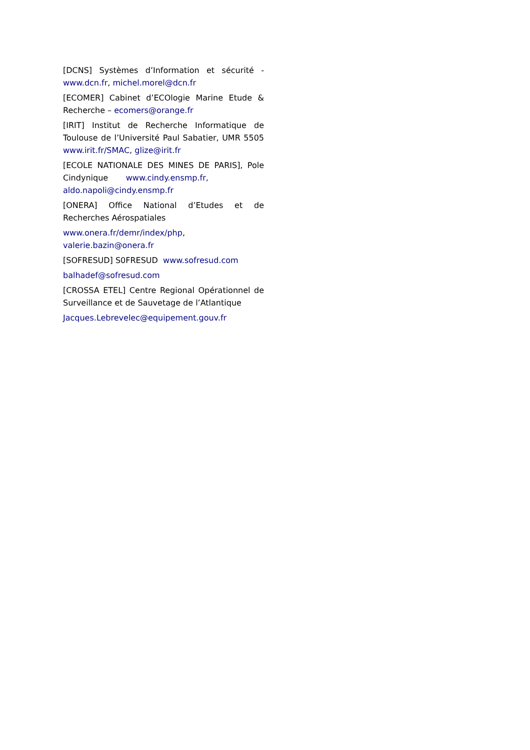[DCNS] Systèmes d’Information et sécurité - www.dcn.fr, michel.morel@dcn.fr
[ECOMER] Cabinet d’ECOlogie Marine Etude & Recherche – ecomers@orange.fr
[IRIT] Institut de Recherche Informatique de Toulouse de l’Université Paul Sabatier, UMR 5505 www.irit.fr/SMAC, glize@irit.fr
[ECOLE NATIONALE DES MINES DE PARIS], Pole Cindynique www.cindy.ensmp.fr,
aldo.napoli@cindy.ensmp.fr
[ONERA] Office National d’Etudes et de Recherches Aérospatiales
www.onera.fr/demr/index/php,
valerie.bazin@onera.fr
[SOFRESUD] S0FRESUD www.sofresud.com
balhadef@sofresud.com
[CROSSA ETEL] Centre Regional Opérationnel de Surveillance et de Sauvetage de l’Atlantique
Jacques.Lebrevelec@equipement.gouv.fr